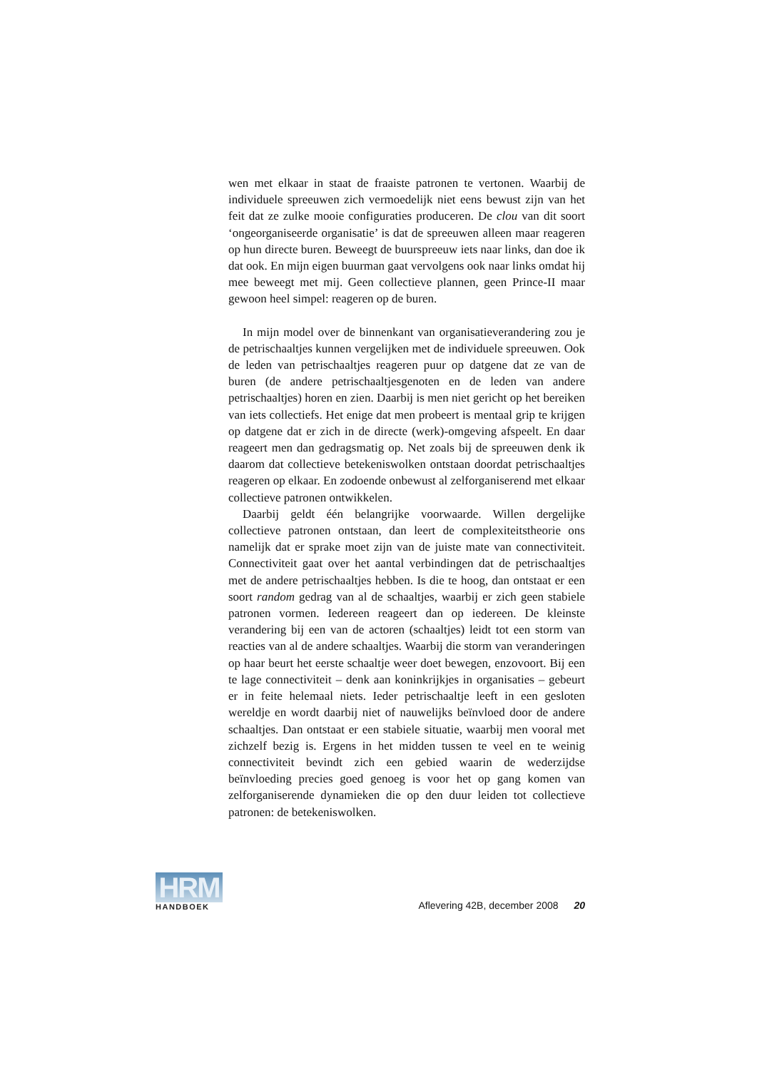wen met elkaar in staat de fraaiste patronen te vertonen. Waarbij de individuele spreeuwen zich vermoedelijk niet eens bewust zijn van het feit dat ze zulke mooie configuraties produceren. De clou van dit soort ‘ongeorganiseerde organisatie’ is dat de spreeuwen alleen maar reageren op hun directe buren. Beweegt de buurspreeuw iets naar links, dan doe ik dat ook. En mijn eigen buurman gaat vervolgens ook naar links omdat hij mee beweegt met mij. Geen collectieve plannen, geen Prince-II maar gewoon heel simpel: reageren op de buren.
In mijn model over de binnenkant van organisatieverandering zou je de petrischaaltjes kunnen vergelijken met de individuele spreeuwen. Ook de leden van petrischaaltjes reageren puur op datgene dat ze van de buren (de andere petrischaaltjesgenoten en de leden van andere petrischaaltjes) horen en zien. Daarbij is men niet gericht op het bereiken van iets collectiefs. Het enige dat men probeert is mentaal grip te krijgen op datgene dat er zich in de directe (werk)-omgeving afspeelt. En daar reageert men dan gedragsmatig op. Net zoals bij de spreeuwen denk ik daarom dat collectieve betekeniswolken ontstaan doordat petrischaaltjes reageren op elkaar. En zodoende onbewust al zelforganiserend met elkaar collectieve patronen ontwikkelen.
Daarbij geldt één belangrijke voorwaarde. Willen dergelijke collectieve patronen ontstaan, dan leert de complexiteitstheorie ons namelijk dat er sprake moet zijn van de juiste mate van connectiviteit. Connectiviteit gaat over het aantal verbindingen dat de petrischaaltjes met de andere petrischaaltjes hebben. Is die te hoog, dan ontstaat er een soort random gedrag van al de schaaltjes, waarbij er zich geen stabiele patronen vormen. Iedereen reageert dan op iedereen. De kleinste verandering bij een van de actoren (schaaltjes) leidt tot een storm van reacties van al de andere schaaltjes. Waarbij die storm van veranderingen op haar beurt het eerste schaaltje weer doet bewegen, enzovoort. Bij een te lage connectiviteit – denk aan koninkrijkjes in organisaties – gebeurt er in feite helemaal niets. Ieder petrischaaltje leeft in een gesloten wereldje en wordt daarbij niet of nauwelijks beïnvloed door de andere schaaltjes. Dan ontstaat er een stabiele situatie, waarbij men vooral met zichzelf bezig is. Ergens in het midden tussen te veel en te weinig connectiviteit bevindt zich een gebied waarin de wederzijdse beïnvloeding precies goed genoeg is voor het op gang komen van zelforganiserende dynamieken die op den duur leiden tot collectieve patronen: de betekeniswolken.
HRM
HANDBOEK
Aflevering 42B, december 2008 20